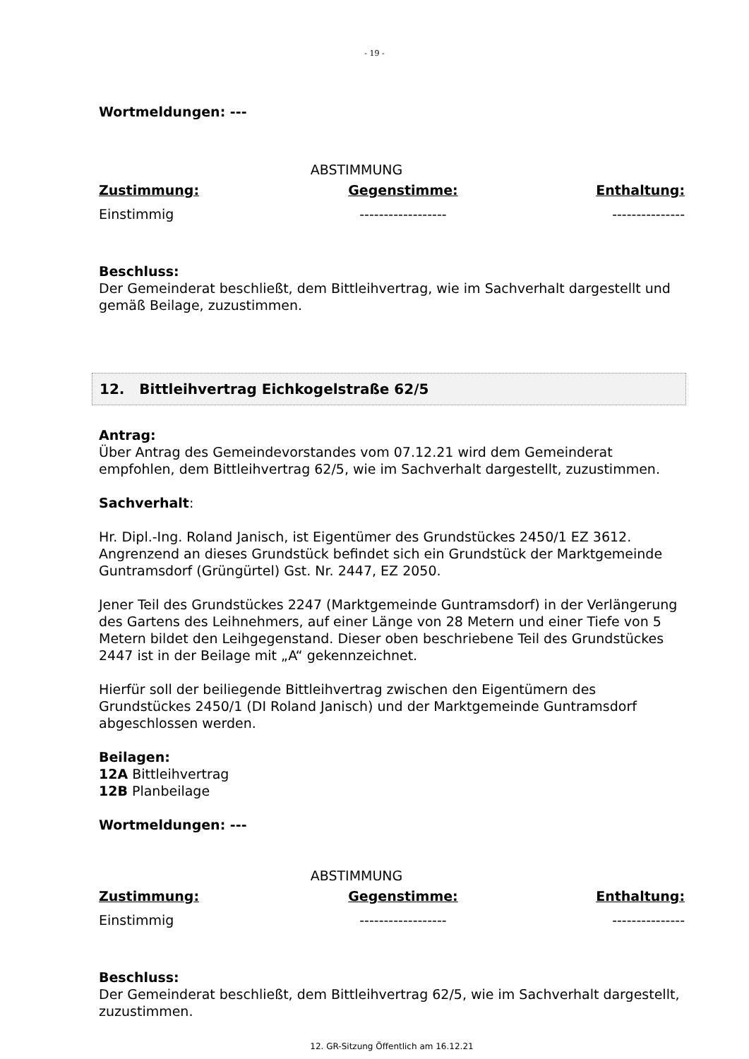- 19 -
Wortmeldungen: ---
ABSTIMMUNG
| Zustimmung: | Gegenstimme: | Enthaltung: |
| Einstimmig | ------------------ | --------------- |
Beschluss:
Der Gemeinderat beschließt, dem Bittleihvertrag, wie im Sachverhalt dargestellt und gemäß Beilage, zuzustimmen.
12. Bittleihvertrag Eichkogelstraße 62/5
Antrag:
Über Antrag des Gemeindevorstandes vom 07.12.21 wird dem Gemeinderat empfohlen, dem Bittleihvertrag 62/5, wie im Sachverhalt dargestellt, zuzustimmen.
Sachverhalt:
Hr. Dipl.-Ing. Roland Janisch, ist Eigentümer des Grundstückes 2450/1 EZ 3612. Angrenzend an dieses Grundstück befindet sich ein Grundstück der Marktgemeinde Guntramsdorf (Grüngürtel) Gst. Nr. 2447, EZ 2050.
Jener Teil des Grundstückes 2247 (Marktgemeinde Guntramsdorf) in der Verlängerung des Gartens des Leihnehmers, auf einer Länge von 28 Metern und einer Tiefe von 5 Metern bildet den Leihgegenstand. Dieser oben beschriebene Teil des Grundstückes 2447 ist in der Beilage mit „A“ gekennzeichnet.
Hierfür soll der beiliegende Bittleihvertrag zwischen den Eigentümern des Grundstückes 2450/1 (DI Roland Janisch) und der Marktgemeinde Guntramsdorf abgeschlossen werden.
Beilagen:
12A Bittleihvertrag
12B Planbeilage
Wortmeldungen: ---
ABSTIMMUNG
| Zustimmung: | Gegenstimme: | Enthaltung: |
| Einstimmig | ------------------ | --------------- |
Beschluss:
Der Gemeinderat beschließt, dem Bittleihvertrag 62/5, wie im Sachverhalt dargestellt, zuzustimmen.
12. GR-Sitzung Öffentlich am 16.12.21